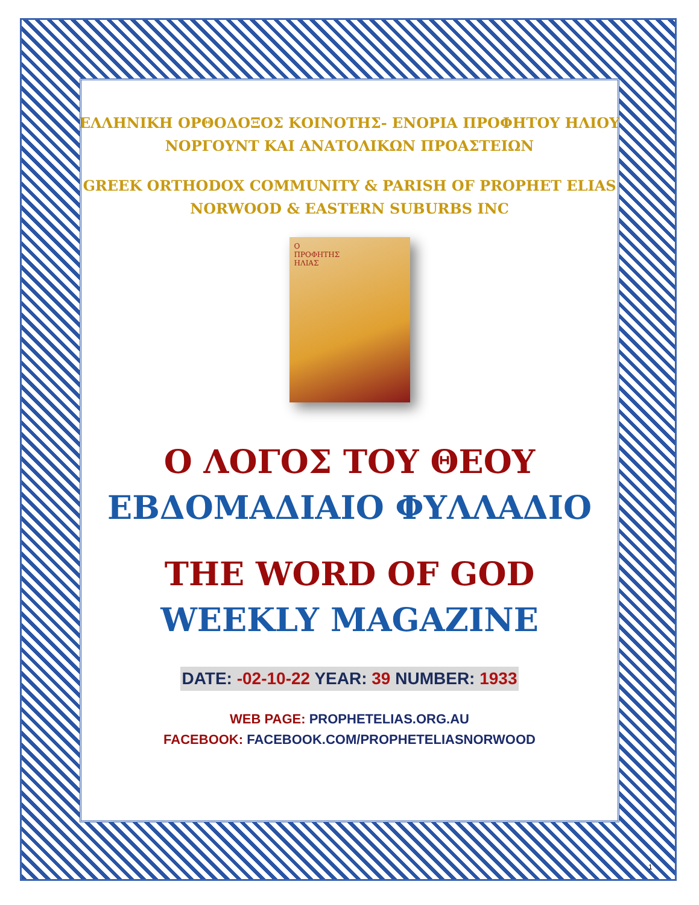ΕΛΛΗΝΙΚΗ ΟΡΘΟΔΟΞΟΣ ΚΟΙΝΟΤΗΣ- ΕΝΟΡΙΑ ΠΡΟΦΗΤΟΥ ΗΛΙΟΥ
ΝΟΡΓΟΥΝΤ ΚΑΙ ΑΝΑΤΟΛΙΚΩΝ ΠΡΟΑΣΤΕΙΩΝ
GREEK ORTHODOX COMMUNITY & PARISH OF PROPHET ELIAS
NORWOOD & EASTERN SUBURBS INC
Ο
ΠΡΟΦΗΤΗΣ
ΗΛΙΑΣ
Ο ΛΟΓΟΣ ΤΟΥ ΘΕΟΥ
ΕΒΔΟΜΑΔΙΑΙΟ ΦΥΛΛΑΔΙΟ
THE WORD OF GOD
WEEKLY MAGAZINE
DATE: -02-10-22 YEAR: 39 NUMBER: 1933
WEB PAGE: PROPHETELIAS.ORG.AU
FACEBOOK: FACEBOOK.COM/PROPHETELIASNORWOOD
1